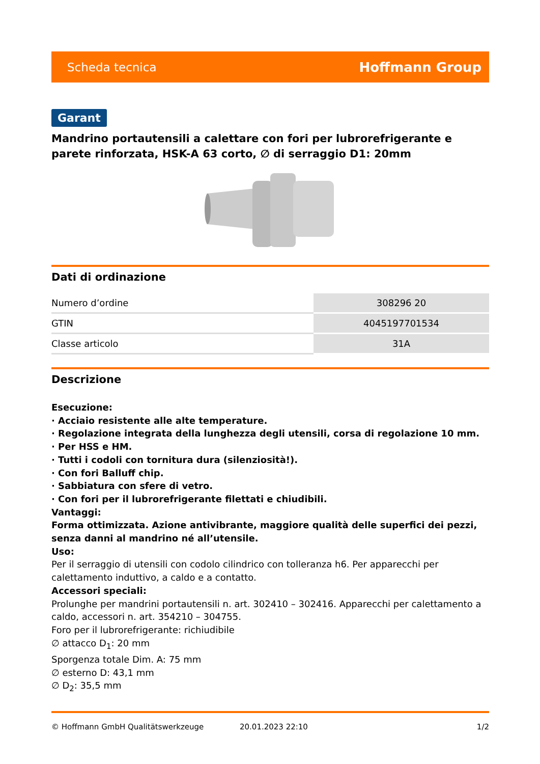Scheda tecnica Hoffmann Group
Garant
Mandrino portautensili a calettare con fori per lubrorefrigerante e parete rinforzata, HSK-A 63 corto, ∅ di serraggio D1: 20mm
Dati di ordinazione
| Numero d’ordine | 308296 20 |
| GTIN | 4045197701534 |
| Classe articolo | 31A |
Descrizione
Esecuzione:
· Acciaio resistente alle alte temperature.
· Regolazione integrata della lunghezza degli utensili, corsa di regolazione 10 mm.
· Per HSS e HM.
· Tutti i codoli con tornitura dura (silenziosità!).
· Con fori Balluff chip.
· Sabbiatura con sfere di vetro.
· Con fori per il lubrorefrigerante filettati e chiudibili.
Vantaggi:
Forma ottimizzata. Azione antivibrante, maggiore qualità delle superfici dei pezzi, senza danni al mandrino né all’utensile.
Uso:
Per il serraggio di utensili con codolo cilindrico con tolleranza h6. Per apparecchi per calettamento induttivo, a caldo e a contatto.
Accessori speciali:
Prolunghe per mandrini portautensili n. art. 302410 – 302416. Apparecchi per calettamento a caldo, accessori n. art. 354210 – 304755.
Foro per il lubrorefrigerante: richiudibile
∅ attacco D<sub>1</sub>: 20 mm
Sporgenza totale Dim. A: 75 mm
∅ esterno D: 43,1 mm
∅ D<sub>2</sub>: 35,5 mm
© Hoffmann GmbH Qualitätswerkzeuge 20.01.2023 22:10 1/2